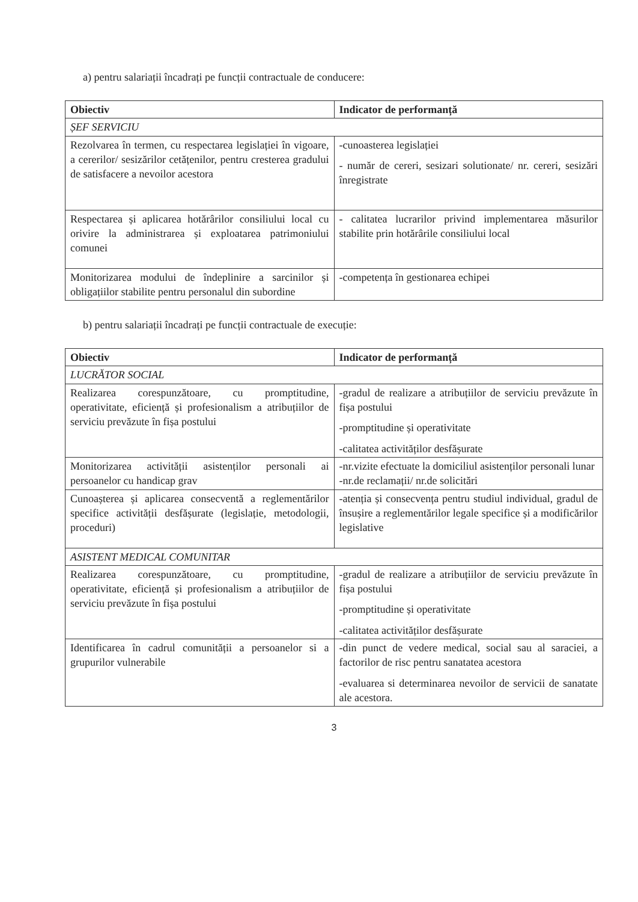a) pentru salariații încadrați pe funcții contractuale de conducere:
| Obiectiv | Indicator de performanță |
| --- | --- |
| ȘEF SERVICIU | |
| Rezolvarea în termen, cu respectarea legislației în vigoare, a cererilor/ sesizărilor cetățenilor, pentru cresterea gradului de satisfacere a nevoilor acestora | -cunoasterea legislației - număr de cereri, sesizari solutionate/ nr. cereri, sesizări înregistrate |
| Respectarea și aplicarea hotărârilor consiliului local cu orivire la administrarea și exploatarea patrimoniului comunei | - calitatea lucrarilor privind implementarea măsurilor stabilite prin hotărârile consiliului local |
| Monitorizarea modului de îndeplinire a sarcinilor și obligațiilor stabilite pentru personalul din subordine | -competența în gestionarea echipei |
b) pentru salariații încadrați pe funcții contractuale de execuție:
| Obiectiv | Indicator de performanță |
| --- | --- |
| LUCRĂTOR SOCIAL | |
| Realizarea corespunzătoare, cu promptitudine, operativitate, eficiență și profesionalism a atribuțiilor de serviciu prevăzute în fișa postului | -gradul de realizare a atribuțiilor de serviciu prevăzute în fișa postului -promptitudine și operativitate -calitatea activităților desfășurate |
| Monitorizarea activității asistenților personali ai persoanelor cu handicap grav | -nr.vizite efectuate la domiciliul asistenților personali lunar -nr.de reclamații/ nr.de solicitări |
| Cunoașterea și aplicarea consecventă a reglementărilor specifice activității desfășurate (legislație, metodologii, proceduri) | -atenția și consecvența pentru studiul individual, gradul de însușire a reglementărilor legale specifice și a modificărilor legislative |
| ASISTENT MEDICAL COMUNITAR | |
| Realizarea corespunzătoare, cu promptitudine, operativitate, eficiență și profesionalism a atribuțiilor de serviciu prevăzute în fișa postului | -gradul de realizare a atribuțiilor de serviciu prevăzute în fișa postului -promptitudine și operativitate -calitatea activităților desfășurate |
| Identificarea în cadrul comunității a persoanelor si a grupurilor vulnerabile | -din punct de vedere medical, social sau al saraciei, a factorilor de risc pentru sanatatea acestora -evaluarea si determinarea nevoilor de servicii de sanatate ale acestora. |
3